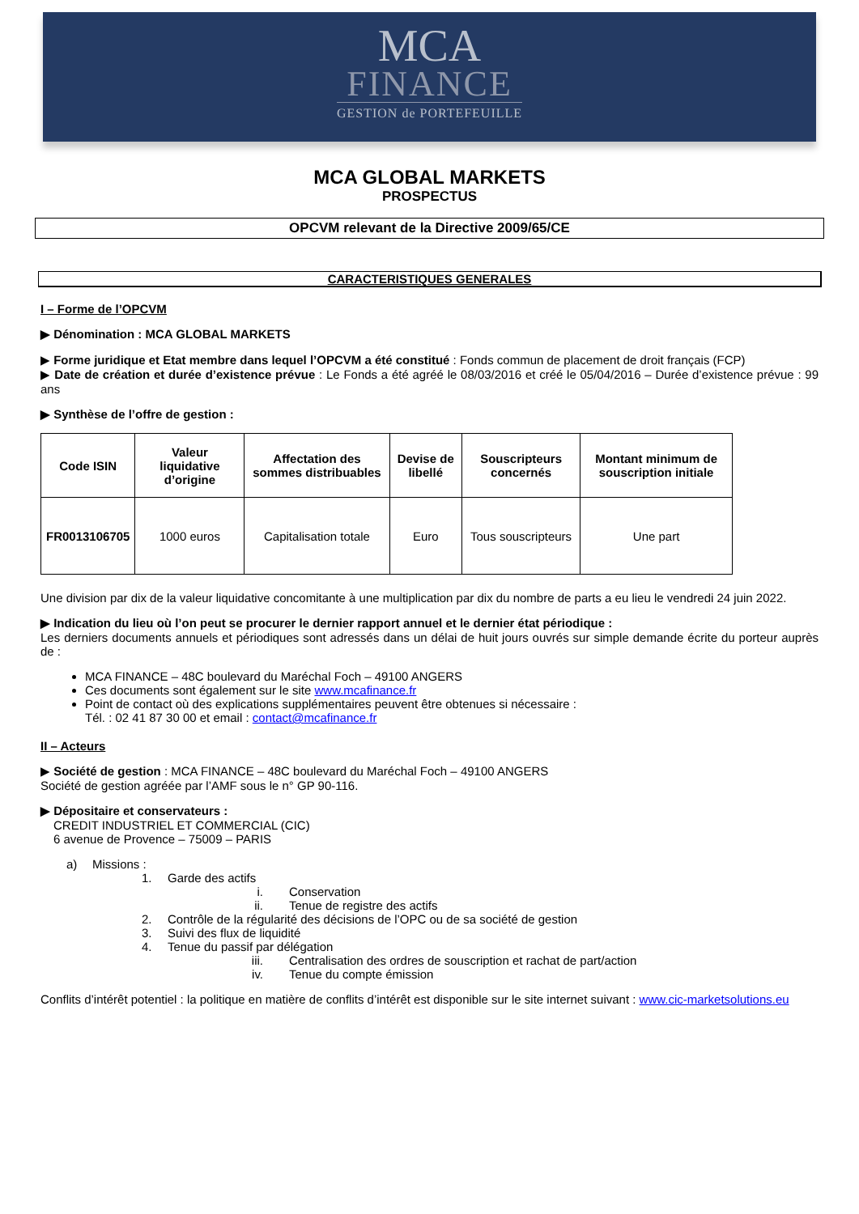MCA
FINANCE
GESTION de PORTEFEUILLE
MCA GLOBAL MARKETS
PROSPECTUS
OPCVM relevant de la Directive 2009/65/CE
CARACTERISTIQUES GENERALES
I – Forme de l’OPCVM
▶ Dénomination : MCA GLOBAL MARKETS
▶ Forme juridique et Etat membre dans lequel l’OPCVM a été constitué : Fonds commun de placement de droit français (FCP)
▶ Date de création et durée d’existence prévue : Le Fonds a été agréé le 08/03/2016 et créé le 05/04/2016 – Durée d’existence prévue : 99 ans
▶ Synthèse de l’offre de gestion :
| Code ISIN | Valeur liquidative d’origine | Affectation des sommes distribuables | Devise de libellé | Souscripteurs concernés | Montant minimum de souscription initiale |
| --- | --- | --- | --- | --- | --- |
| FR0013106705 | 1000 euros | Capitalisation totale | Euro | Tous souscripteurs | Une part |
Une division par dix de la valeur liquidative concomitante à une multiplication par dix du nombre de parts a eu lieu le vendredi 24 juin 2022.
▶ Indication du lieu où l’on peut se procurer le dernier rapport annuel et le dernier état périodique :
Les derniers documents annuels et périodiques sont adressés dans un délai de huit jours ouvrés sur simple demande écrite du porteur auprès de :
MCA FINANCE – 48C boulevard du Maréchal Foch – 49100 ANGERS
Ces documents sont également sur le site www.mcafinance.fr
Point de contact où des explications supplémentaires peuvent être obtenues si nécessaire :
Tél. : 02 41 87 30 00 et email : contact@mcafinance.fr
II – Acteurs
▶ Société de gestion : MCA FINANCE – 48C boulevard du Maréchal Foch – 49100 ANGERS
Société de gestion agréée par l’AMF sous le n° GP 90-116.
▶ Dépositaire et conservateurs :
CREDIT INDUSTRIEL ET COMMERCIAL (CIC)
6 avenue de Provence – 75009 – PARIS
a) Missions :
1. Garde des actifs
i. Conservation
ii. Tenue de registre des actifs
2. Contrôle de la régularité des décisions de l’OPC ou de sa société de gestion
3. Suivi des flux de liquidité
4. Tenue du passif par délégation
iii. Centralisation des ordres de souscription et rachat de part/action
iv. Tenue du compte émission
Conflits d’intérêt potentiel : la politique en matière de conflits d’intérêt est disponible sur le site internet suivant : www.cic-marketsolutions.eu